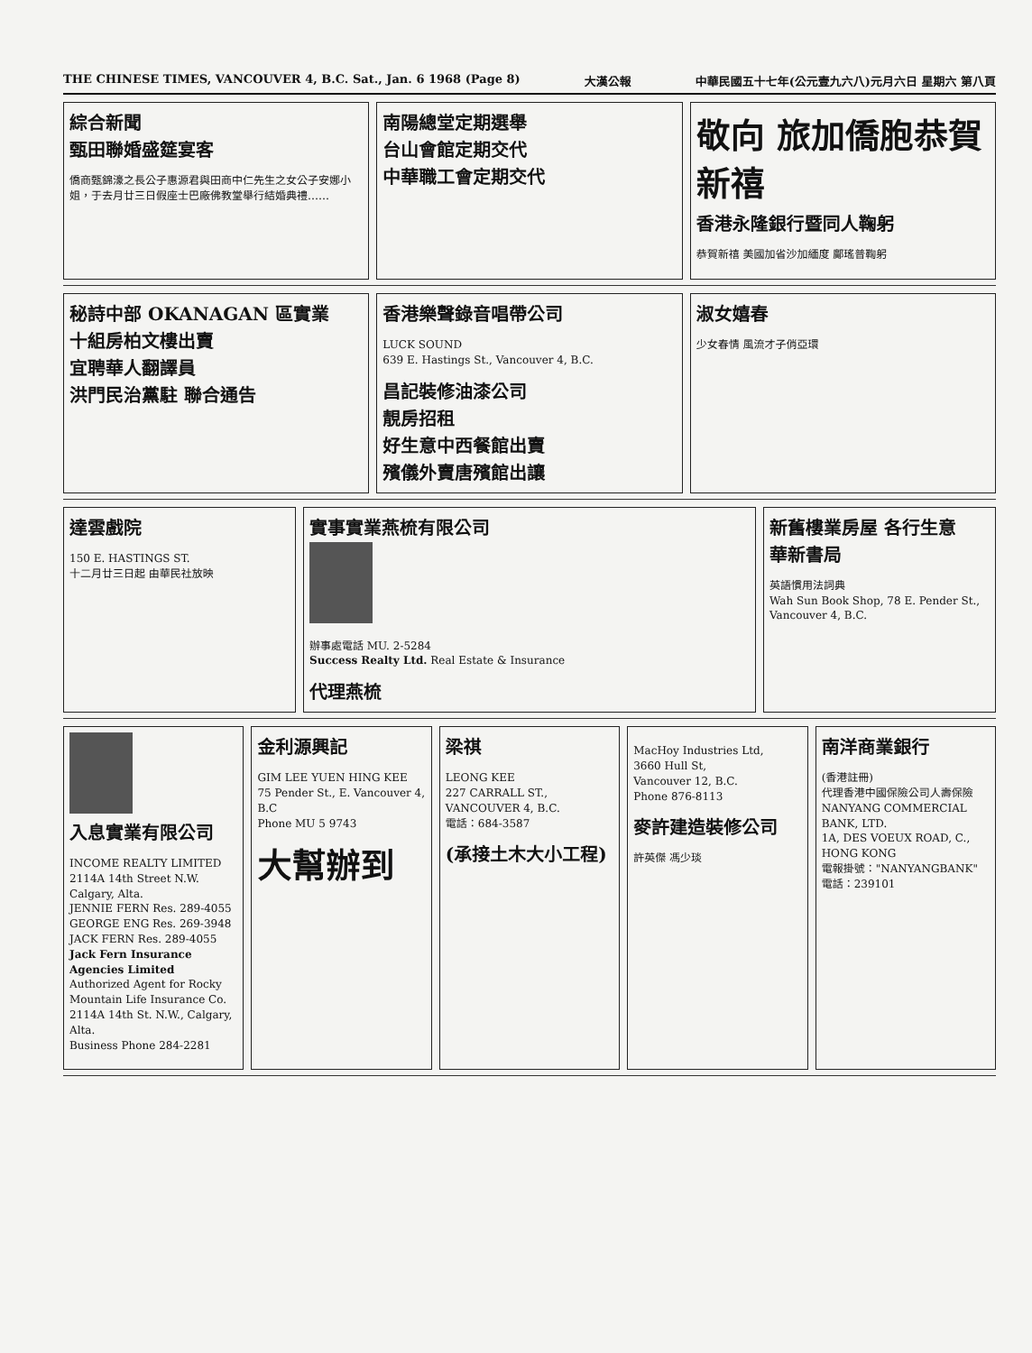THE CHINESE TIMES, VANCOUVER 4, B.C. Sat., Jan. 6 1968 (Page 8) 大漢公報 中華民國五十七年(公元壹九六八)元月六日 星期六 第八頁
綜合新聞
甄田聯婚盛筵宴客
僑商甄錦濠之長公子惠源君與田商中仁先生之女公子安娜小姐，于去月廿三日假座士巴廠佛教堂舉行結婚典禮……
南陽總堂定期選舉
台山會館定期交代
中華職工會定期交代
敬向 旅加僑胞恭賀新禧
香港永隆銀行暨同人鞠躬
恭賀新禧 美國加省沙加緬度 鄺瑤普鞠躬
秘詩中部 OKANAGAN 區實業
十組房柏文樓出賣
宜聘華人翻譯員
洪門民治黨駐 聯合通告
香港樂聲錄音唱帶公司
LUCK SOUND
639 E. Hastings St., Vancouver 4, B.C.
昌記裝修油漆公司
靚房招租
好生意中西餐館出賣
殯儀外賣唐殯館出讓
淑女嬉春
少女春情 風流才子俏亞環
達雲戲院
150 E. HASTINGS ST.
十二月廿三日起 由華民社放映
實事實業燕梳有限公司
辦事處電話 MU. 2-5284
Success Realty Ltd. Real Estate & Insurance
代理燕梳
新舊樓業房屋 各行生意
華新書局
英語慣用法詞典
Wah Sun Book Shop, 78 E. Pender St., Vancouver 4, B.C.
入息實業有限公司
INCOME REALTY LIMITED
2114A 14th Street N.W. Calgary, Alta.
JENNIE FERN Res. 289-4055
GEORGE ENG Res. 269-3948
JACK FERN Res. 289-4055
Jack Fern Insurance Agencies Limited
Authorized Agent for Rocky Mountain Life Insurance Co.
2114A 14th St. N.W., Calgary, Alta.
Business Phone 284-2281
金利源興記
GIM LEE YUEN HING KEE
75 Pender St., E. Vancouver 4, B.C
Phone MU 5 9743
大幫辦到
梁祺
LEONG KEE
227 CARRALL ST., VANCOUVER 4, B.C.
電話：684-3587
(承接土木大小工程)
MacHoy Industries Ltd,
3660 Hull St,
Vancouver 12, B.C.
Phone 876-8113
麥許建造裝修公司
許英傑 馮少琰
南洋商業銀行
(香港註冊)
代理香港中國保險公司人壽保險
NANYANG COMMERCIAL BANK, LTD.
1A, DES VOEUX ROAD, C., HONG KONG
電報掛號："NANYANGBANK" 電話：239101